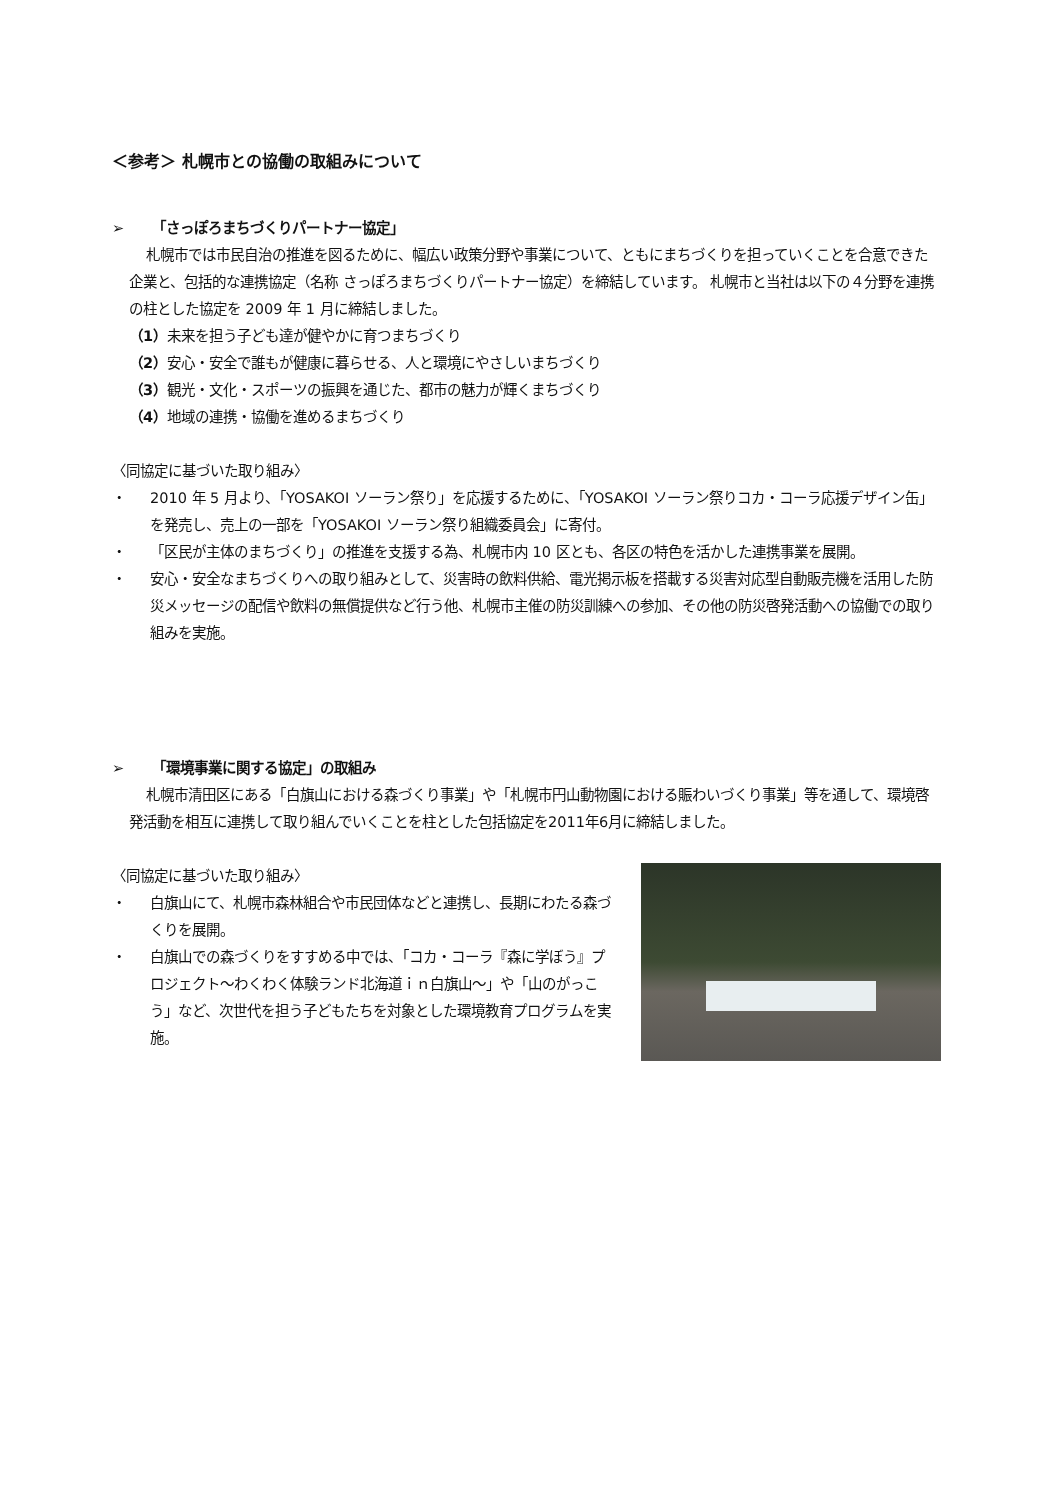＜参考＞ 札幌市との協働の取組みについて
➢ 「さっぽろまちづくりパートナー協定」
札幌市では市民自治の推進を図るために、幅広い政策分野や事業について、ともにまちづくりを担っていくことを合意できた企業と、包括的な連携協定（名称 さっぽろまちづくりパートナー協定）を締結しています。 札幌市と当社は以下の４分野を連携の柱とした協定を 2009 年 1 月に締結しました。
（1）未来を担う子ども達が健やかに育つまちづくり
（2）安心・安全で誰もが健康に暮らせる、人と環境にやさしいまちづくり
（3）観光・文化・スポーツの振興を通じた、都市の魅力が輝くまちづくり
（4）地域の連携・協働を進めるまちづくり
〈同協定に基づいた取り組み〉
・ 2010 年 5 月より、「YOSAKOI ソーラン祭り」を応援するために、「YOSAKOI ソーラン祭りコカ・コーラ応援デザイン缶」を発売し、売上の一部を「YOSAKOI ソーラン祭り組織委員会」に寄付。
・ 「区民が主体のまちづくり」の推進を支援する為、札幌市内 10 区とも、各区の特色を活かした連携事業を展開。
・ 安心・安全なまちづくりへの取り組みとして、災害時の飲料供給、電光掲示板を搭載する災害対応型自動販売機を活用した防災メッセージの配信や飲料の無償提供など行う他、札幌市主催の防災訓練への参加、その他の防災啓発活動への協働での取り組みを実施。
➢ 「環境事業に関する協定」の取組み
札幌市清田区にある「白旗山における森づくり事業」や「札幌市円山動物園における賑わいづくり事業」等を通して、環境啓発活動を相互に連携して取り組んでいくことを柱とした包括協定を2011年6月に締結しました。
〈同協定に基づいた取り組み〉
・ 白旗山にて、札幌市森林組合や市民団体などと連携し、長期にわたる森づくりを展開。
・ 白旗山での森づくりをすすめる中では、「コカ・コーラ『森に学ぼう』プロジェクト～わくわく体験ランド北海道ｉｎ白旗山～」や「山のがっこう」など、次世代を担う子どもたちを対象とした環境教育プログラムを実施。